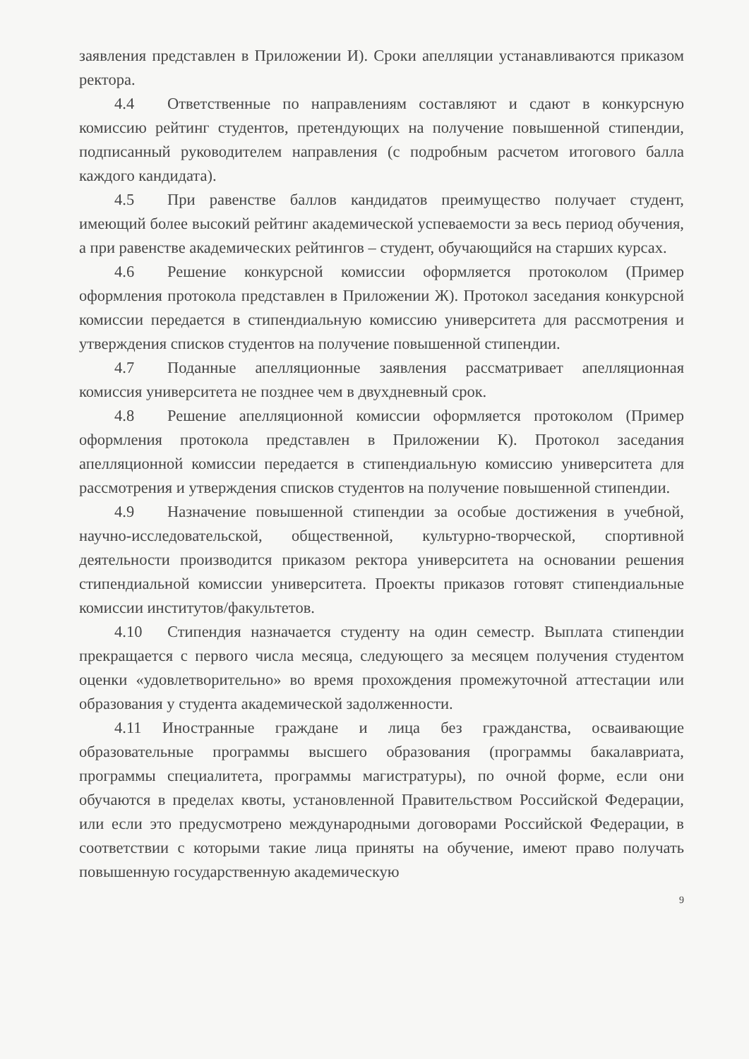заявления представлен в Приложении И). Сроки апелляции устанавливаются приказом ректора.
4.4 Ответственные по направлениям составляют и сдают в конкурсную комиссию рейтинг студентов, претендующих на получение повышенной стипендии, подписанный руководителем направления (с подробным расчетом итогового балла каждого кандидата).
4.5 При равенстве баллов кандидатов преимущество получает студент, имеющий более высокий рейтинг академической успеваемости за весь период обучения, а при равенстве академических рейтингов – студент, обучающийся на старших курсах.
4.6 Решение конкурсной комиссии оформляется протоколом (Пример оформления протокола представлен в Приложении Ж). Протокол заседания конкурсной комиссии передается в стипендиальную комиссию университета для рассмотрения и утверждения списков студентов на получение повышенной стипендии.
4.7 Поданные апелляционные заявления рассматривает апелляционная комиссия университета не позднее чем в двухдневный срок.
4.8 Решение апелляционной комиссии оформляется протоколом (Пример оформления протокола представлен в Приложении К). Протокол заседания апелляционной комиссии передается в стипендиальную комиссию университета для рассмотрения и утверждения списков студентов на получение повышенной стипендии.
4.9 Назначение повышенной стипендии за особые достижения в учебной, научно-исследовательской, общественной, культурно-творческой, спортивной деятельности производится приказом ректора университета на основании решения стипендиальной комиссии университета. Проекты приказов готовят стипендиальные комиссии институтов/факультетов.
4.10 Стипендия назначается студенту на один семестр. Выплата стипендии прекращается с первого числа месяца, следующего за месяцем получения студентом оценки «удовлетворительно» во время прохождения промежуточной аттестации или образования у студента академической задолженности.
4.11 Иностранные граждане и лица без гражданства, осваивающие образовательные программы высшего образования (программы бакалавриата, программы специалитета, программы магистратуры), по очной форме, если они обучаются в пределах квоты, установленной Правительством Российской Федерации, или если это предусмотрено международными договорами Российской Федерации, в соответствии с которыми такие лица приняты на обучение, имеют право получать повышенную государственную академическую
9